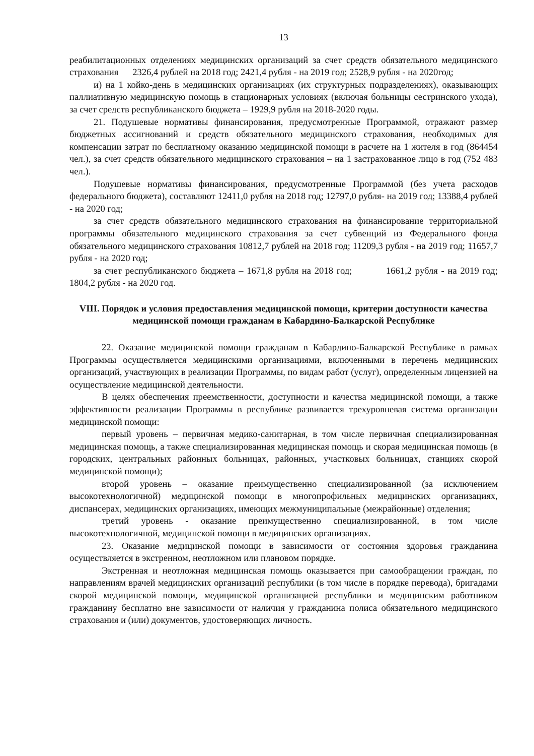13
реабилитационных отделениях медицинских организаций за счет средств обязательного медицинского страхования 2326,4 рублей на 2018 год; 2421,4 рубля - на 2019 год; 2528,9 рубля - на 2020год;
и) на 1 койко-день в медицинских организациях (их структурных подразделениях), оказывающих паллиативную медицинскую помощь в стационарных условиях (включая больницы сестринского ухода), за счет средств республиканского бюджета – 1929,9 рубля на 2018-2020 годы.
21. Подушевые нормативы финансирования, предусмотренные Программой, отражают размер бюджетных ассигнований и средств обязательного медицинского страхования, необходимых для компенсации затрат по бесплатному оказанию медицинской помощи в расчете на 1 жителя в год (864454 чел.), за счет средств обязательного медицинского страхования – на 1 застрахованное лицо в год (752 483 чел.).
Подушевые нормативы финансирования, предусмотренные Программой (без учета расходов федерального бюджета), составляют 12411,0 рубля на 2018 год; 12797,0 рубля- на 2019 год; 13388,4 рублей - на 2020 год;
за счет средств обязательного медицинского страхования на финансирование территориальной программы обязательного медицинского страхования за счет субвенций из Федерального фонда обязательного медицинского страхования 10812,7 рублей на 2018 год; 11209,3 рубля - на 2019 год; 11657,7 рубля - на 2020 год;
за счет республиканского бюджета – 1671,8 рубля на 2018 год; 1661,2 рубля - на 2019 год; 1804,2 рубля - на 2020 год.
VIII. Порядок и условия предоставления медицинской помощи, критерии доступности качества медицинской помощи гражданам в Кабардино-Балкарской Республике
22. Оказание медицинской помощи гражданам в Кабардино-Балкарской Республике в рамках Программы осуществляется медицинскими организациями, включенными в перечень медицинских организаций, участвующих в реализации Программы, по видам работ (услуг), определенным лицензией на осуществление медицинской деятельности.
В целях обеспечения преемственности, доступности и качества медицинской помощи, а также эффективности реализации Программы в республике развивается трехуровневая система организации медицинской помощи:
первый уровень – первичная медико-санитарная, в том числе первичная специализированная медицинская помощь, а также специализированная медицинская помощь и скорая медицинская помощь (в городских, центральных районных больницах, районных, участковых больницах, станциях скорой медицинской помощи);
второй уровень – оказание преимущественно специализированной (за исключением высокотехнологичной) медицинской помощи в многопрофильных медицинских организациях, диспансерах, медицинских организациях, имеющих межмуниципальные (межрайонные) отделения;
третий уровень - оказание преимущественно специализированной, в том числе высокотехнологичной, медицинской помощи в медицинских организациях.
23. Оказание медицинской помощи в зависимости от состояния здоровья гражданина осуществляется в экстренном, неотложном или плановом порядке.
Экстренная и неотложная медицинская помощь оказывается при самообращении граждан, по направлениям врачей медицинских организаций республики (в том числе в порядке перевода), бригадами скорой медицинской помощи, медицинской организацией республики и медицинским работником гражданину бесплатно вне зависимости от наличия у гражданина полиса обязательного медицинского страхования и (или) документов, удостоверяющих личность.